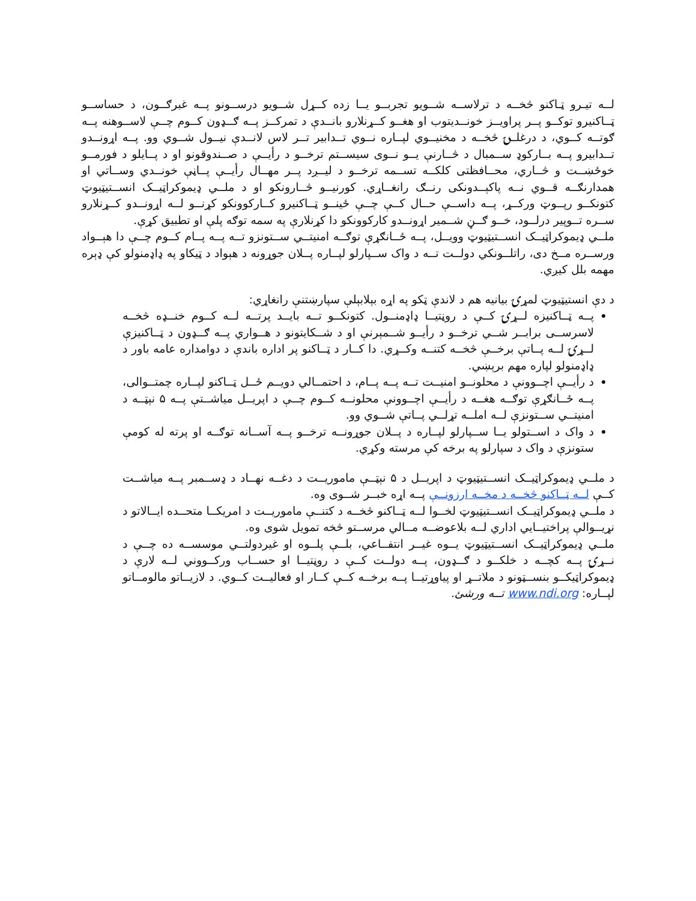لــه تیـرو ټـاکنو څخــه د ترلاســه شــویو تجربــو یــا زده کــړل شــویو درســونو پــه غبرګــون، د حساســو ټــاکنیرو توکــو پــر پراویــز خونــدیتوب او هغــو کــړنلارو بانــدې د تمرکــز پــه ګــډون کــوم چــې لاســوهنه پــه ګوتــه کــوي، د درغلــۍ څخــه د مخنیــوي لپــاره نــوي تــدابیر تــر لاس لانــدې نیــول شــوي وو. پــه اړونــدو تــدابیرو پــه بــارکوډ ســمبال د څــارنې یــو نــوی سیســتم ترخــو د رأیــې د صــندوقونو او د پــایلو د فورمــو خوځښــت و څــاري، محــافظتی کلکــه تســمه ترخــو د لیــږد پــر مهــال رأیــې پــاڼې خونــدي وســاتي او همدارنګــه قــوي نــه پاکېــدونکی رنــګ رانغــاړي. کورنیــو څــارونکو او د ملــي ډیموکراټیــک انســتیټیوټ کتونکــو رپــوټ ورکــړ، پــه داســې حــال کــې چــې ځینــو ټــاکنیرو کــارکوونکو کړنــو لــه اړونــدو کــړنلارو ســره تــوپیر درلــود، خــو ګــڼ شــمیر اړونــدو کارکوونکو دا کړنلارې په سمه توګه پلې او تطبیق کړې.
ملــي ډیموکراټیــک انســتیټیوټ وویــل، پــه ځــانګړې توګــه امنیتــي ســتونزو تــه پــه پــام کــوم چــې دا هېــواد ورســره مــخ دی، راتلــونکي دولــت تــه د واک ســپارلو لپــاره پــلان جوړونه د هېواد د ټیکاو په ډاډمنولو کې ډېره مهمه بلل کیږي.
د دې انستیټیوټ لمړۍ بیانیه هم د لاندې ټکو په اړه بېلابېلې سپارښتنې رانغاړي:
پــه ټــاکنیزه لــړۍ کــې د روڼتیــا ډاډمنــول. کتونکــو تــه بایــد پرتــه لــه کــوم خنــډه څخــه لاسرســی برابــر شــي ترخــو د رأیــو شــمېرنې او د شــکایتونو د هــواري پــه ګــډون د ټــاکنیزې لــړۍ لــه پــاتې برخــې څخــه کتنــه وکــړي. دا کــار د ټــاکنو پر اداره باندې د دوامداره عامه باور د ډاډمنولو لپاره مهم برېښي.
د رأیــې اچــوونې د محلونــو امنیــت تــه پــه پــام، د احتمــالي دویــم ځــل ټــاکنو لپــاره چمتــوالی، پــه ځــانګړې توګــه هغــه د رأیــې اچــوونې محلونــه کــوم چــې د اپریــل میاشــتې پــه ۵ نېټــه د امنیتــي ســتونزې لــه املــه تړلــي پــاتې شــوي وو.
د واک د اســتولو یــا ســپارلو لپــاره د پــلان جوړونــه ترخــو پــه آســانه توګــه او پرته له کومې ستونزې د واک د سپارلو په برخه کې مرسته وکړي.
د ملــي ډیموکراټیــک انســتیټیوټ د اپریــل د ۵ نېټــې ماموریــت د دغــه نهــاد د ډســمبر پــه میاشــت کــې لــه ټــاکنو څخــه د مخــه ارزونــې پــه اړه خبــر شــوی وه.
د ملــي ډیموکراټیــک انســتیټیوټ لخــوا لــه ټــاکنو څخــه د کتنــې ماموریــت د امریکــا متحــده ایــالاتو د نړیــوالې پراختیــایي اداري لــه بلاعوضــه مــالي مرســتو څخه تمویل شوی وه.
ملــي ډیموکراټیــک انســتیټیوټ یــوه غیــر انتفــاعي، بلــې پلــوه او غیردولتــي موسســه ده چــې د نــړۍ پــه کچــه د خلکــو د ګــډون، پــه دولــت کــې د روڼتیــا او حســاب ورکــووني لــه لارې د ډیموکراټیکــو بنســټونو د ملاتــړ او پیاوړتیــا پــه برخــه کــې کــار او فعالیــت کــوي. د لازیــاتو مالومــاتو لپــاره: www.ndi.org تــه ورشئ.